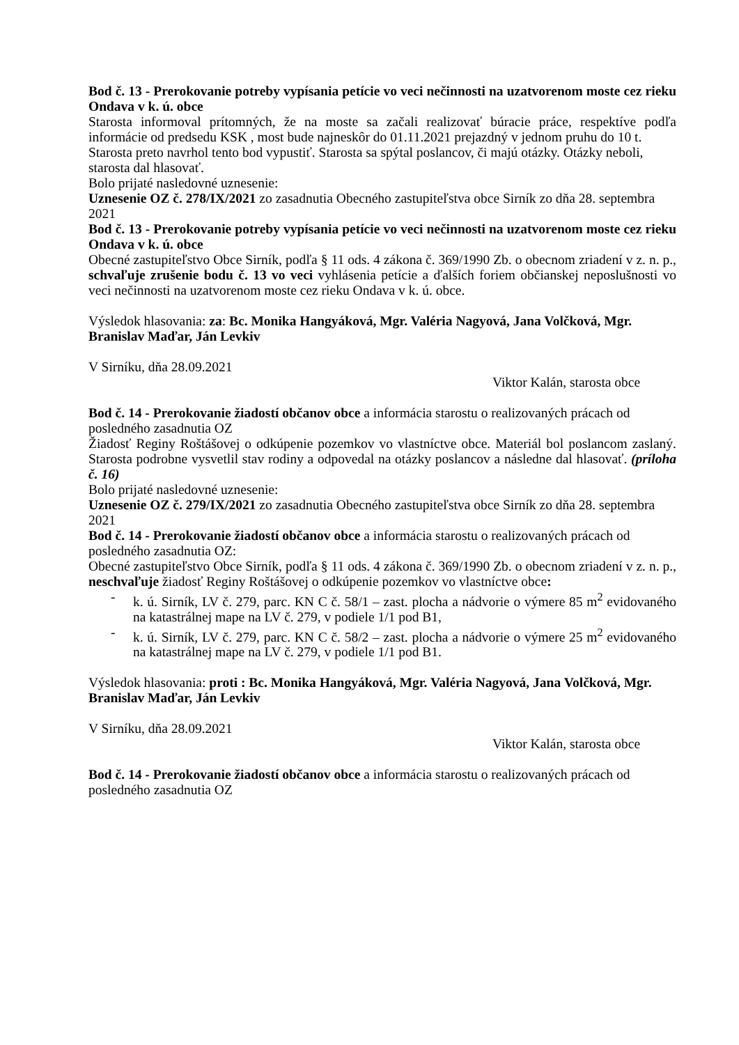Bod č. 13 - Prerokovanie potreby vypísania petície vo veci nečinnosti na uzatvorenom moste cez rieku Ondava v k. ú. obce
Starosta informoval prítomných, že na moste sa začali realizovať búracie práce, respektíve podľa informácie od predsedu KSK , most bude najneskôr do 01.11.2021 prejazdný v jednom pruhu do 10 t.
Starosta preto navrhol tento bod vypustiť. Starosta sa spýtal poslancov, či majú otázky. Otázky neboli, starosta dal hlasovať.
Bolo prijaté nasledovné uznesenie:
Uznesenie OZ č. 278/IX/2021 zo zasadnutia Obecného zastupiteľstva obce Sirník zo dňa 28. septembra 2021
Bod č. 13 - Prerokovanie potreby vypísania petície vo veci nečinnosti na uzatvorenom moste cez rieku Ondava v k. ú. obce
Obecné zastupiteľstvo Obce Sirník, podľa § 11 ods. 4 zákona č. 369/1990 Zb. o obecnom zriadení v z. n. p., schvaľuje zrušenie bodu č. 13 vo veci vyhlásenia petície a ďalších foriem občianskej neposlušnosti vo veci nečinnosti na uzatvorenom moste cez rieku Ondava v k. ú. obce.
Výsledok hlasovania: za: Bc. Monika Hangyáková, Mgr. Valéria Nagyová, Jana Volčková, Mgr. Branislav Maďar, Ján Levkiv
V Sirníku, dňa 28.09.2021
Viktor Kalán, starosta obce
Bod č. 14 - Prerokovanie žiadostí občanov obce a informácia starostu o realizovaných prácach od posledného zasadnutia OZ
Žiadosť Reginy Roštášovej o odkúpenie pozemkov vo vlastníctve obce. Materiál bol poslancom zaslaný. Starosta podrobne vysvetlil stav rodiny a odpovedal na otázky poslancov a následne dal hlasovať. (príloha č. 16)
Bolo prijaté nasledovné uznesenie:
Uznesenie OZ č. 279/IX/2021 zo zasadnutia Obecného zastupiteľstva obce Sirník zo dňa 28. septembra 2021
Bod č. 14 - Prerokovanie žiadostí občanov obce a informácia starostu o realizovaných prácach od posledného zasadnutia OZ:
Obecné zastupiteľstvo Obce Sirník, podľa § 11 ods. 4 zákona č. 369/1990 Zb. o obecnom zriadení v z. n. p., neschvaľuje žiadosť Reginy Roštášovej o odkúpenie pozemkov vo vlastníctve obce:
- k. ú. Sirník, LV č. 279, parc. KN C č. 58/1 – zast. plocha a nádvorie o výmere 85 m<sup>2</sup> evidovaného na katastrálnej mape na LV č. 279, v podiele 1/1 pod B1,
- k. ú. Sirník, LV č. 279, parc. KN C č. 58/2 – zast. plocha a nádvorie o výmere 25 m<sup>2</sup> evidovaného na katastrálnej mape na LV č. 279, v podiele 1/1 pod B1.
Výsledok hlasovania: proti : Bc. Monika Hangyáková, Mgr. Valéria Nagyová, Jana Volčková, Mgr. Branislav Maďar, Ján Levkiv
V Sirníku, dňa 28.09.2021
Viktor Kalán, starosta obce
Bod č. 14 - Prerokovanie žiadostí občanov obce a informácia starostu o realizovaných prácach od posledného zasadnutia OZ